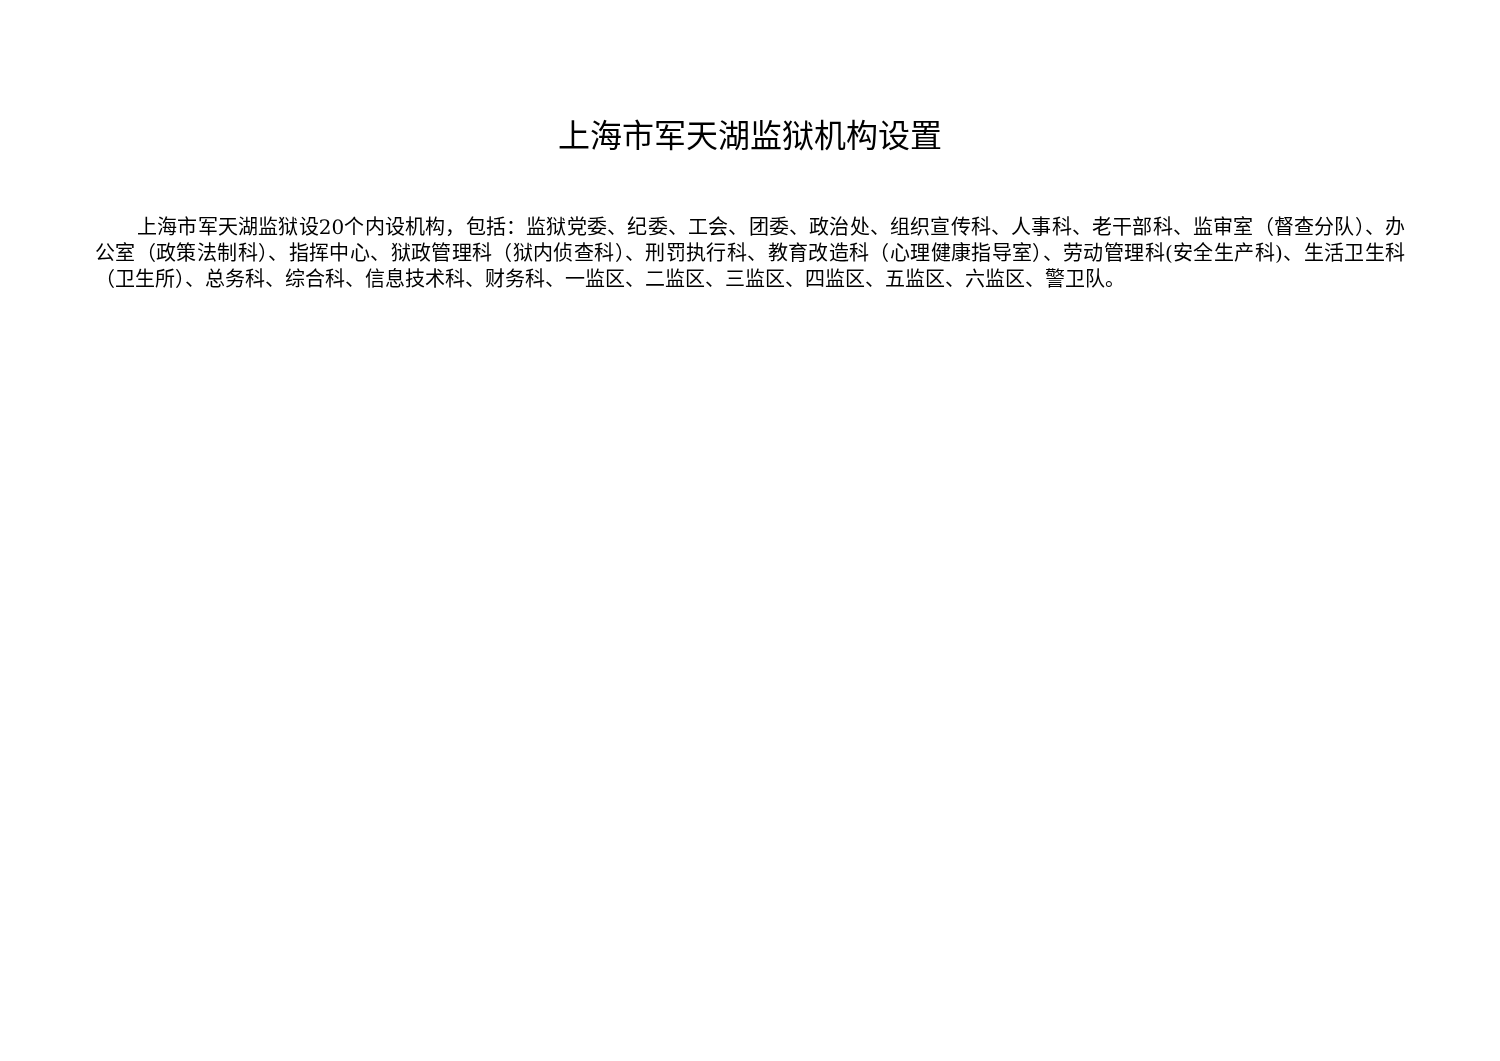上海市军天湖监狱机构设置
上海市军天湖监狱设20个内设机构，包括：监狱党委、纪委、工会、团委、政治处、组织宣传科、人事科、老干部科、监审室（督查分队）、办公室（政策法制科）、指挥中心、狱政管理科（狱内侦查科）、刑罚执行科、教育改造科（心理健康指导室）、劳动管理科(安全生产科)、生活卫生科（卫生所）、总务科、综合科、信息技术科、财务科、一监区、二监区、三监区、四监区、五监区、六监区、警卫队。